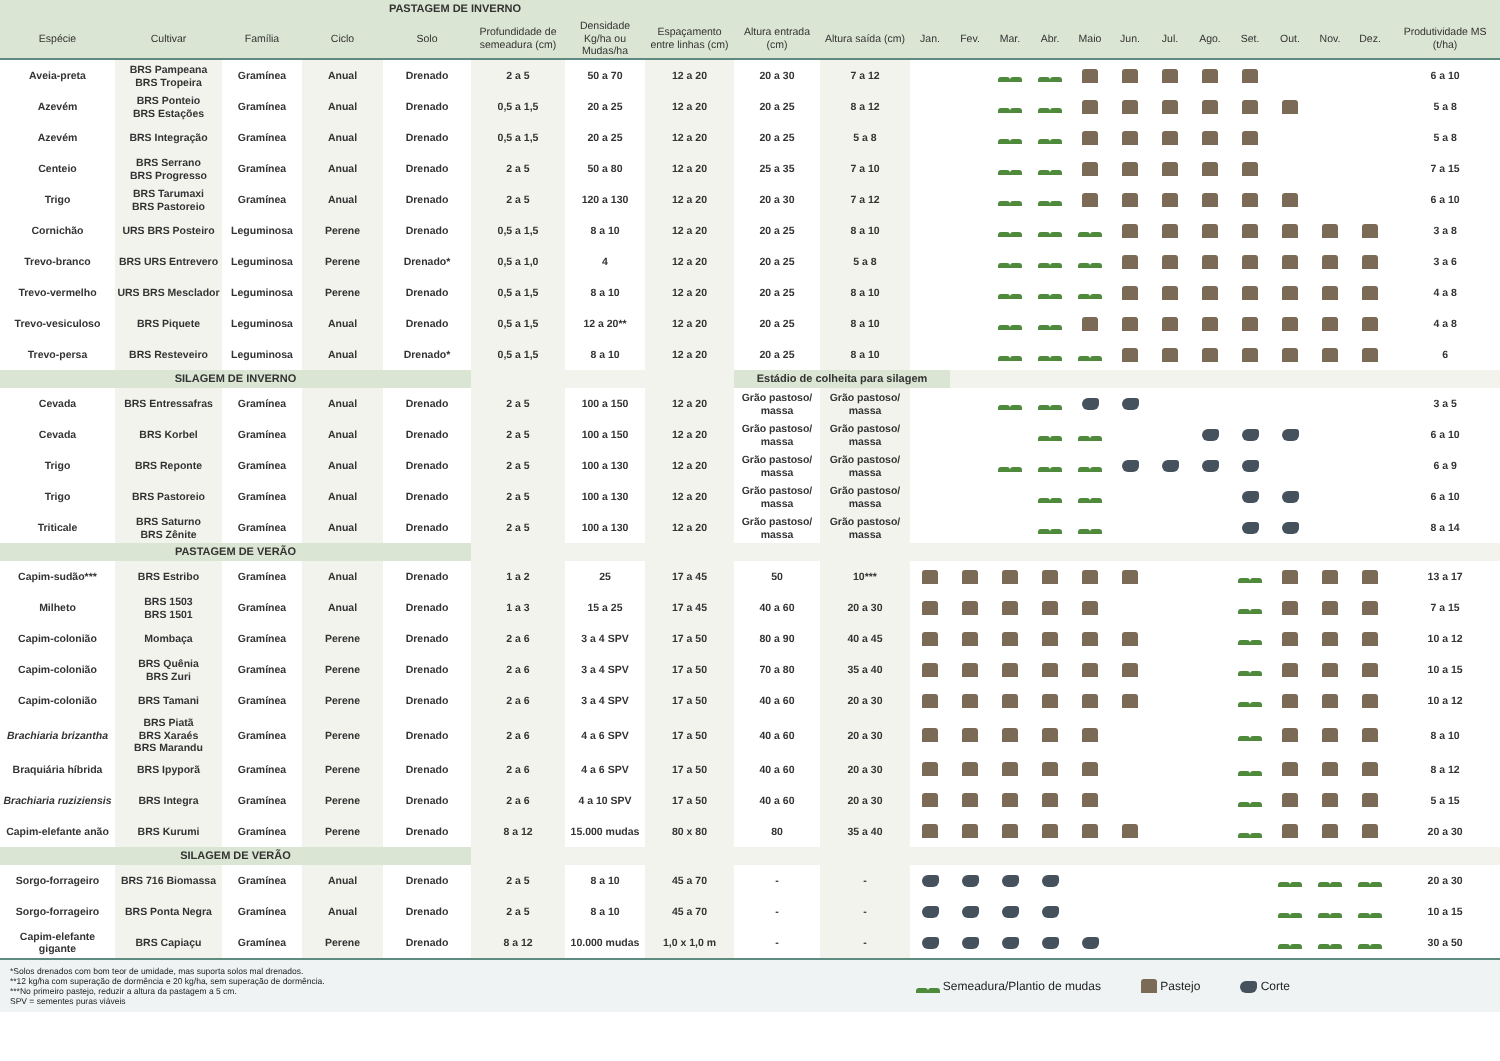| PASTAGEM DE INVERNO | | | | | | | | | | | | | | | | | | | | | | |
| --- | --- | --- | --- | --- | --- | --- | --- | --- | --- | --- | --- | --- | --- | --- | --- | --- | --- | --- | --- | --- | --- | --- |
| Espécie | Cultivar | Família | Ciclo | Solo | Profundidade de semeadura (cm) | Densidade Kg/ha ou Mudas/ha | Espaçamento entre linhas (cm) | Altura entrada (cm) | Altura saída (cm) | Jan. | Fev. | Mar. | Abr. | Maio | Jun. | Jul. | Ago. | Set. | Out. | Nov. | Dez. | Produtividade MS (t/ha) |
| Aveia-preta | BRS Pampeana BRS Tropeira | Gramínea | Anual | Drenado | 2 a 5 | 50 a 70 | 12 a 20 | 20 a 30 | 7 a 12 | | | | | | | | | | | | | 6 a 10 |
| Azevém | BRS Ponteio BRS Estações | Gramínea | Anual | Drenado | 0,5 a 1,5 | 20 a 25 | 12 a 20 | 20 a 25 | 8 a 12 | | | | | | | | | | | | | 5 a 8 |
| Azevém | BRS Integração | Gramínea | Anual | Drenado | 0,5 a 1,5 | 20 a 25 | 12 a 20 | 20 a 25 | 5 a 8 | | | | | | | | | | | | | 5 a 8 |
| Centeio | BRS Serrano BRS Progresso | Gramínea | Anual | Drenado | 2 a 5 | 50 a 80 | 12 a 20 | 25 a 35 | 7 a 10 | | | | | | | | | | | | | 7 a 15 |
| Trigo | BRS Tarumaxi BRS Pastoreio | Gramínea | Anual | Drenado | 2 a 5 | 120 a 130 | 12 a 20 | 20 a 30 | 7 a 12 | | | | | | | | | | | | | 6 a 10 |
| Cornichão | URS BRS Posteiro | Leguminosa | Perene | Drenado | 0,5 a 1,5 | 8 a 10 | 12 a 20 | 20 a 25 | 8 a 10 | | | | | | | | | | | | | 3 a 8 |
| Trevo-branco | BRS URS Entrevero | Leguminosa | Perene | Drenado* | 0,5 a 1,0 | 4 | 12 a 20 | 20 a 25 | 5 a 8 | | | | | | | | | | | | | 3 a 6 |
| Trevo-vermelho | URS BRS Mesclador | Leguminosa | Perene | Drenado | 0,5 a 1,5 | 8 a 10 | 12 a 20 | 20 a 25 | 8 a 10 | | | | | | | | | | | | | 4 a 8 |
| Trevo-vesiculoso | BRS Piquete | Leguminosa | Anual | Drenado | 0,5 a 1,5 | 12 a 20** | 12 a 20 | 20 a 25 | 8 a 10 | | | | | | | | | | | | | 4 a 8 |
| Trevo-persa | BRS Resteveiro | Leguminosa | Anual | Drenado* | 0,5 a 1,5 | 8 a 10 | 12 a 20 | 20 a 25 | 8 a 10 | | | | | | | | | | | | | 6 |
| SILAGEM DE INVERNO | | | | | | | | Estádio de colheita para silagem | | | | | | | | | | | | | | |
| Cevada | BRS Entressafras | Gramínea | Anual | Drenado | 2 a 5 | 100 a 150 | 12 a 20 | Grão pastoso/ massa | Grão pastoso/ massa | | | | | | | | | | | | | 3 a 5 |
| Cevada | BRS Korbel | Gramínea | Anual | Drenado | 2 a 5 | 100 a 150 | 12 a 20 | Grão pastoso/ massa | Grão pastoso/ massa | | | | | | | | | | | | | 6 a 10 |
| Trigo | BRS Reponte | Gramínea | Anual | Drenado | 2 a 5 | 100 a 130 | 12 a 20 | Grão pastoso/ massa | Grão pastoso/ massa | | | | | | | | | | | | | 6 a 9 |
| Trigo | BRS Pastoreio | Gramínea | Anual | Drenado | 2 a 5 | 100 a 130 | 12 a 20 | Grão pastoso/ massa | Grão pastoso/ massa | | | | | | | | | | | | | 6 a 10 |
| Triticale | BRS Saturno BRS Zênite | Gramínea | Anual | Drenado | 2 a 5 | 100 a 130 | 12 a 20 | Grão pastoso/ massa | Grão pastoso/ massa | | | | | | | | | | | | | 8 a 14 |
| PASTAGEM DE VERÃO | | | | | | | | | | | | | | | | | | | | | | |
| Capim-sudão*** | BRS Estribo | Gramínea | Anual | Drenado | 1 a 2 | 25 | 17 a 45 | 50 | 10*** | | | | | | | | | | | | | 13 a 17 |
| Milheto | BRS 1503 BRS 1501 | Gramínea | Anual | Drenado | 1 a 3 | 15 a 25 | 17 a 45 | 40 a 60 | 20 a 30 | | | | | | | | | | | | | 7 a 15 |
| Capim-colonião | Mombaça | Gramínea | Perene | Drenado | 2 a 6 | 3 a 4 SPV | 17 a 50 | 80 a 90 | 40 a 45 | | | | | | | | | | | | | 10 a 12 |
| Capim-colonião | BRS Quênia BRS Zuri | Gramínea | Perene | Drenado | 2 a 6 | 3 a 4 SPV | 17 a 50 | 70 a 80 | 35 a 40 | | | | | | | | | | | | | 10 a 15 |
| Capim-colonião | BRS Tamani | Gramínea | Perene | Drenado | 2 a 6 | 3 a 4 SPV | 17 a 50 | 40 a 60 | 20 a 30 | | | | | | | | | | | | | 10 a 12 |
| Brachiaria brizantha | BRS Piatã BRS Xaraés BRS Marandu | Gramínea | Perene | Drenado | 2 a 6 | 4 a 6 SPV | 17 a 50 | 40 a 60 | 20 a 30 | | | | | | | | | | | | | 8 a 10 |
| Braquiária híbrida | BRS Ipyporã | Gramínea | Perene | Drenado | 2 a 6 | 4 a 6 SPV | 17 a 50 | 40 a 60 | 20 a 30 | | | | | | | | | | | | | 8 a 12 |
| Brachiaria ruziziensis | BRS Integra | Gramínea | Perene | Drenado | 2 a 6 | 4 a 10 SPV | 17 a 50 | 40 a 60 | 20 a 30 | | | | | | | | | | | | | 5 a 15 |
| Capim-elefante anão | BRS Kurumi | Gramínea | Perene | Drenado | 8 a 12 | 15.000 mudas | 80 x 80 | 80 | 35 a 40 | | | | | | | | | | | | | 20 a 30 |
| SILAGEM DE VERÃO | | | | | | | | | | | | | | | | | | | | | | |
| Sorgo-forrageiro | BRS 716 Biomassa | Gramínea | Anual | Drenado | 2 a 5 | 8 a 10 | 45 a 70 | - | - | | | | | | | | | | | | | 20 a 30 |
| Sorgo-forrageiro | BRS Ponta Negra | Gramínea | Anual | Drenado | 2 a 5 | 8 a 10 | 45 a 70 | - | - | | | | | | | | | | | | | 10 a 15 |
| Capim-elefante gigante | BRS Capiaçu | Gramínea | Perene | Drenado | 8 a 12 | 10.000 mudas | 1,0 x 1,0 m | - | - | | | | | | | | | | | | | 30 a 50 |
*Solos drenados com bom teor de umidade, mas suporta solos mal drenados.
**12 kg/ha com superação de dormência e 20 kg/ha, sem superação de dormência.
***No primeiro pastejo, reduzir a altura da pastagem a 5 cm.
SPV = sementes puras viáveis
Semeadura/Plantio de mudas Pastejo Corte